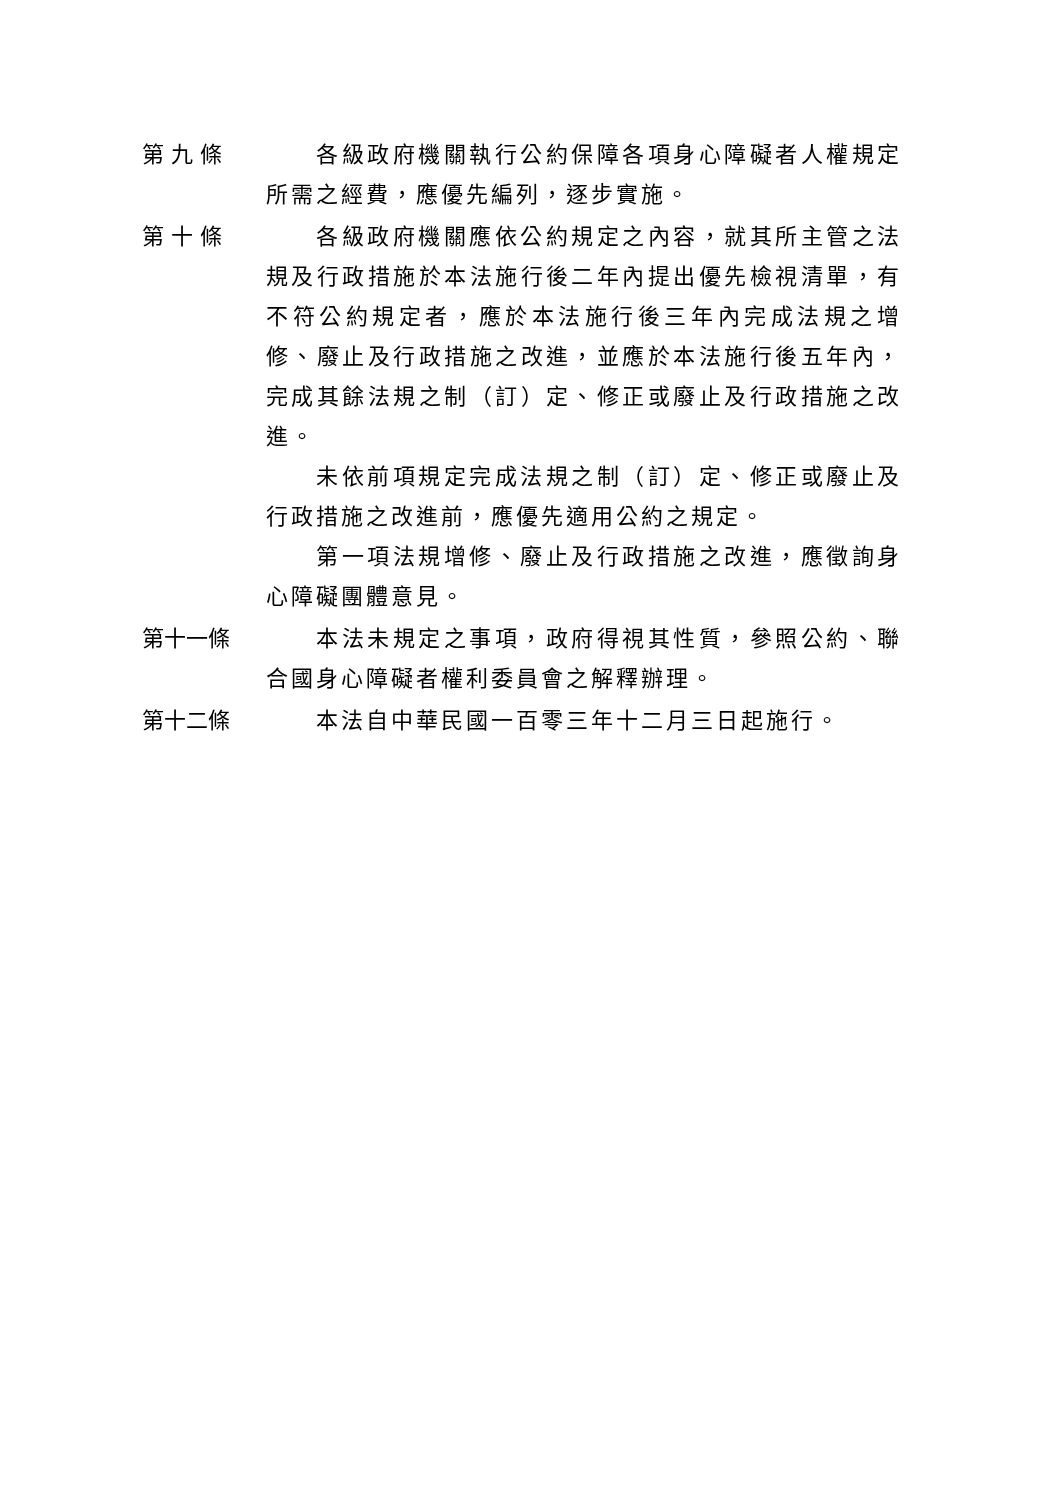第 九 條 各級政府機關執行公約保障各項身心障礙者人權規定所需之經費，應優先編列，逐步實施。
第 十 條 各級政府機關應依公約規定之內容，就其所主管之法規及行政措施於本法施行後二年內提出優先檢視清單，有不符公約規定者，應於本法施行後三年內完成法規之增修、廢止及行政措施之改進，並應於本法施行後五年內，完成其餘法規之制（訂）定、修正或廢止及行政措施之改進。
未依前項規定完成法規之制（訂）定、修正或廢止及行政措施之改進前，應優先適用公約之規定。
第一項法規增修、廢止及行政措施之改進，應徵詢身心障礙團體意見。
第十一條 本法未規定之事項，政府得視其性質，參照公約、聯合國身心障礙者權利委員會之解釋辦理。
第十二條 本法自中華民國一百零三年十二月三日起施行。